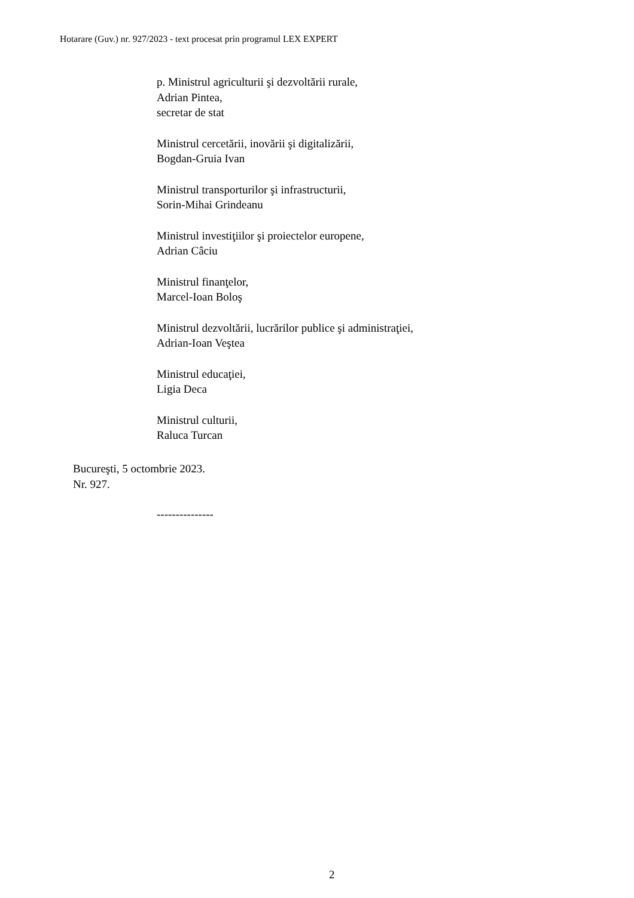Hotarare (Guv.) nr. 927/2023 - text procesat prin programul LEX EXPERT
p. Ministrul agriculturii şi dezvoltării rurale,
Adrian Pintea,
secretar de stat
Ministrul cercetării, inovării şi digitalizării,
Bogdan-Gruia Ivan
Ministrul transporturilor şi infrastructurii,
Sorin-Mihai Grindeanu
Ministrul investiţiilor şi proiectelor europene,
Adrian Câciu
Ministrul finanţelor,
Marcel-Ioan Boloş
Ministrul dezvoltării, lucrărilor publice şi administraţiei,
Adrian-Ioan Veştea
Ministrul educaţiei,
Ligia Deca
Ministrul culturii,
Raluca Turcan
Bucureşti, 5 octombrie 2023.
Nr. 927.
---------------
2